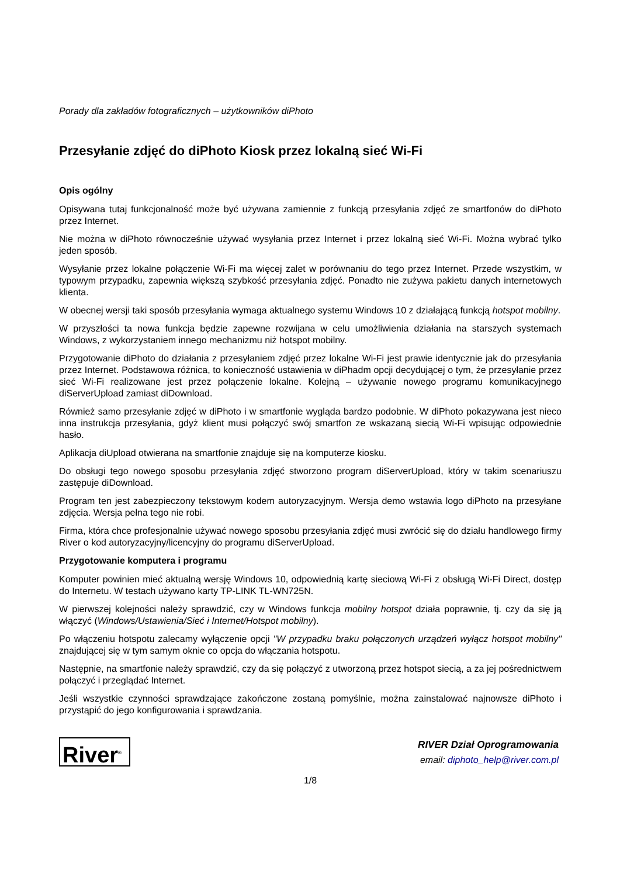Porady dla zakładów fotograficznych – użytkowników diPhoto
Przesyłanie zdjęć do diPhoto Kiosk przez lokalną sieć Wi-Fi
Opis ogólny
Opisywana tutaj funkcjonalność może być używana zamiennie z funkcją przesyłania zdjęć ze smartfonów do diPhoto przez Internet.
Nie można w diPhoto równocześnie używać wysyłania przez Internet i przez lokalną sieć Wi-Fi. Można wybrać tylko jeden sposób.
Wysyłanie przez lokalne połączenie Wi-Fi ma więcej zalet w porównaniu do tego przez Internet. Przede wszystkim, w typowym przypadku, zapewnia większą szybkość przesyłania zdjęć. Ponadto nie zużywa pakietu danych internetowych klienta.
W obecnej wersji taki sposób przesyłania wymaga aktualnego systemu Windows 10 z działającą funkcją hotspot mobilny.
W przyszłości ta nowa funkcja będzie zapewne rozwijana w celu umożliwienia działania na starszych systemach Windows, z wykorzystaniem innego mechanizmu niż hotspot mobilny.
Przygotowanie diPhoto do działania z przesyłaniem zdjęć przez lokalne Wi-Fi jest prawie identycznie jak do przesyłania przez Internet. Podstawowa różnica, to konieczność ustawienia w diPhadm opcji decydującej o tym, że przesyłanie przez sieć Wi-Fi realizowane jest przez połączenie lokalne. Kolejną – używanie nowego programu komunikacyjnego diServerUpload zamiast diDownload.
Również samo przesyłanie zdjęć w diPhoto i w smartfonie wygląda bardzo podobnie. W diPhoto pokazywana jest nieco inna instrukcja przesyłania, gdyż klient musi połączyć swój smartfon ze wskazaną siecią Wi-Fi wpisując odpowiednie hasło.
Aplikacja diUpload otwierana na smartfonie znajduje się na komputerze kiosku.
Do obsługi tego nowego sposobu przesyłania zdjęć stworzono program diServerUpload, który w takim scenariuszu zastępuje diDownload.
Program ten jest zabezpieczony tekstowym kodem autoryzacyjnym. Wersja demo wstawia logo diPhoto na przesyłane zdjęcia. Wersja pełna tego nie robi.
Firma, która chce profesjonalnie używać nowego sposobu przesyłania zdjęć musi zwrócić się do działu handlowego firmy River o kod autoryzacyjny/licencyjny do programu diServerUpload.
Przygotowanie komputera i programu
Komputer powinien mieć aktualną wersję Windows 10, odpowiednią kartę sieciową Wi-Fi z obsługą Wi-Fi Direct, dostęp do Internetu. W testach używano karty TP-LINK TL-WN725N.
W pierwszej kolejności należy sprawdzić, czy w Windows funkcja mobilny hotspot działa poprawnie, tj. czy da się ją włączyć (Windows/Ustawienia/Sieć i Internet/Hotspot mobilny).
Po włączeniu hotspotu zalecamy wyłączenie opcji "W przypadku braku połączonych urządzeń wyłącz hotspot mobilny" znajdującej się w tym samym oknie co opcja do włączania hotspotu.
Następnie, na smartfonie należy sprawdzić, czy da się połączyć z utworzoną przez hotspot siecią, a za jej pośrednictwem połączyć i przeglądać Internet.
Jeśli wszystkie czynności sprawdzające zakończone zostaną pomyślnie, można zainstalować najnowsze diPhoto i przystąpić do jego konfigurowania i sprawdzania.
River<sup>®</sup>
RIVER Dział Oprogramowania
email: diphoto_help@river.com.pl
1/8